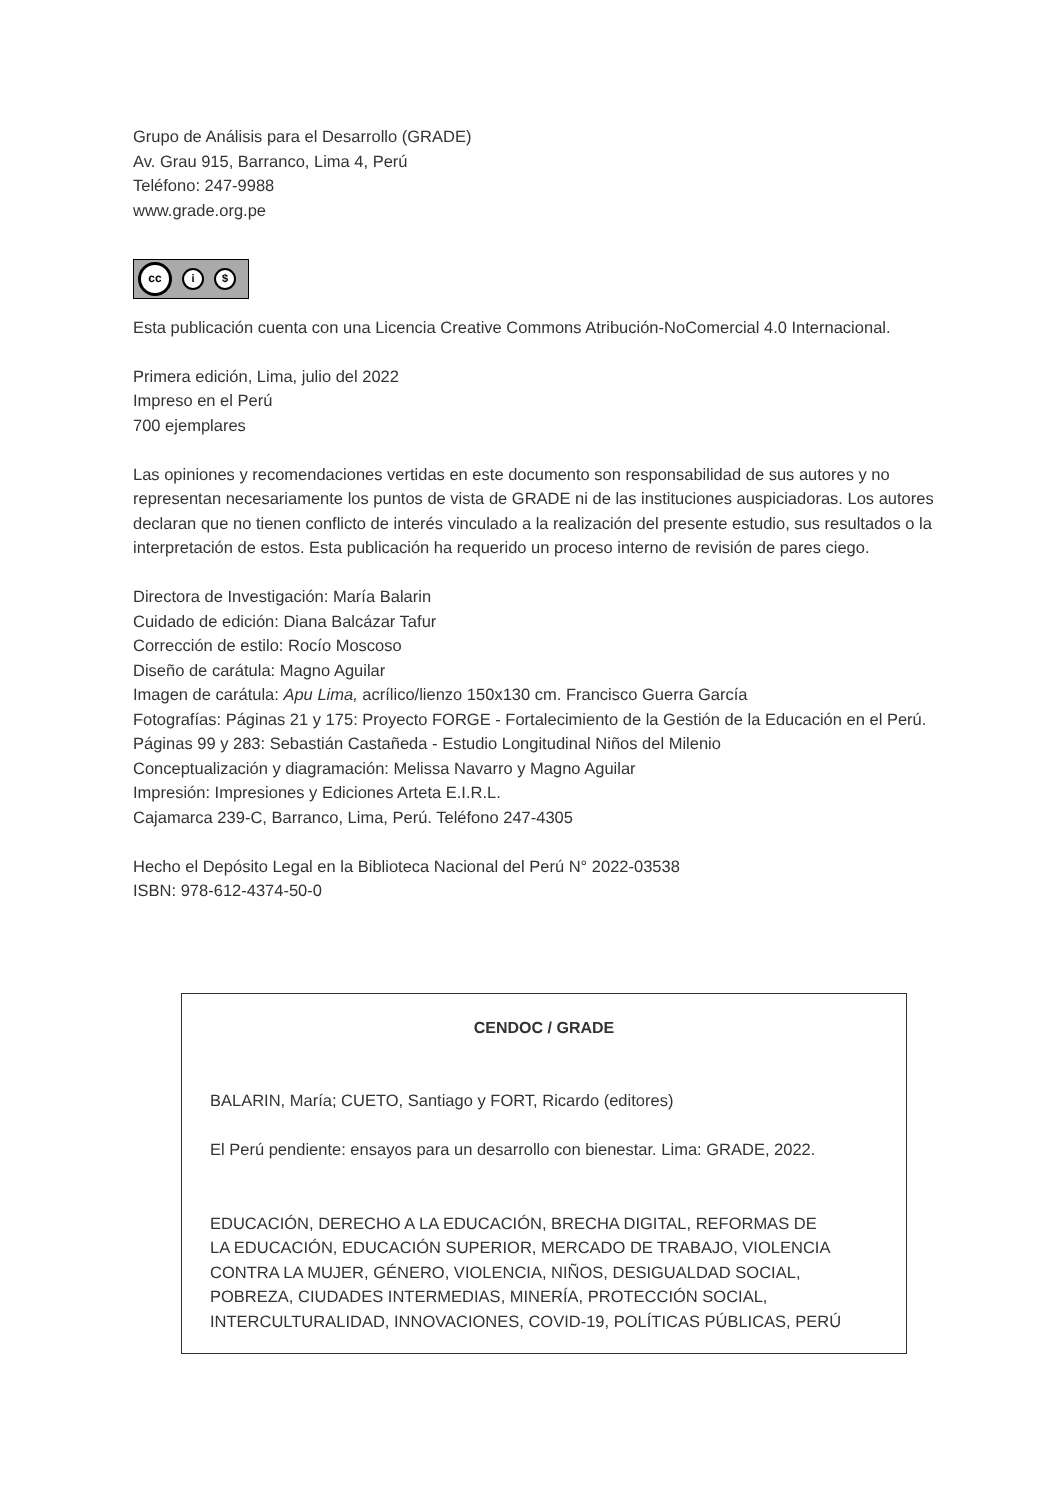Grupo de Análisis para el Desarrollo (GRADE)
Av. Grau 915, Barranco, Lima 4, Perú
Teléfono: 247-9988
www.grade.org.pe
cc i $
Esta publicación cuenta con una Licencia Creative Commons Atribución-NoComercial 4.0 Internacional.
Primera edición, Lima, julio del 2022
Impreso en el Perú
700 ejemplares
Las opiniones y recomendaciones vertidas en este documento son responsabilidad de sus autores y no representan necesariamente los puntos de vista de GRADE ni de las instituciones auspiciadoras. Los autores declaran que no tienen conflicto de interés vinculado a la realización del presente estudio, sus resultados o la interpretación de estos. Esta publicación ha requerido un proceso interno de revisión de pares ciego.
Directora de Investigación: María Balarin
Cuidado de edición: Diana Balcázar Tafur
Corrección de estilo: Rocío Moscoso
Diseño de carátula: Magno Aguilar
Imagen de carátula: Apu Lima, acrílico/lienzo 150x130 cm. Francisco Guerra García
Fotografías: Páginas 21 y 175: Proyecto FORGE - Fortalecimiento de la Gestión de la Educación en el Perú. Páginas 99 y 283: Sebastián Castañeda - Estudio Longitudinal Niños del Milenio
Conceptualización y diagramación: Melissa Navarro y Magno Aguilar
Impresión: Impresiones y Ediciones Arteta E.I.R.L.
Cajamarca 239-C, Barranco, Lima, Perú. Teléfono 247-4305
Hecho el Depósito Legal en la Biblioteca Nacional del Perú N° 2022-03538
ISBN: 978-612-4374-50-0
CENDOC / GRADE
BALARIN, María; CUETO, Santiago y FORT, Ricardo (editores)
El Perú pendiente: ensayos para un desarrollo con bienestar. Lima: GRADE, 2022.
EDUCACIÓN, DERECHO A LA EDUCACIÓN, BRECHA DIGITAL, REFORMAS DE
LA EDUCACIÓN, EDUCACIÓN SUPERIOR, MERCADO DE TRABAJO, VIOLENCIA
CONTRA LA MUJER, GÉNERO, VIOLENCIA, NIÑOS, DESIGUALDAD SOCIAL,
POBREZA, CIUDADES INTERMEDIAS, MINERÍA, PROTECCIÓN SOCIAL,
INTERCULTURALIDAD, INNOVACIONES, COVID-19, POLÍTICAS PÚBLICAS, PERÚ